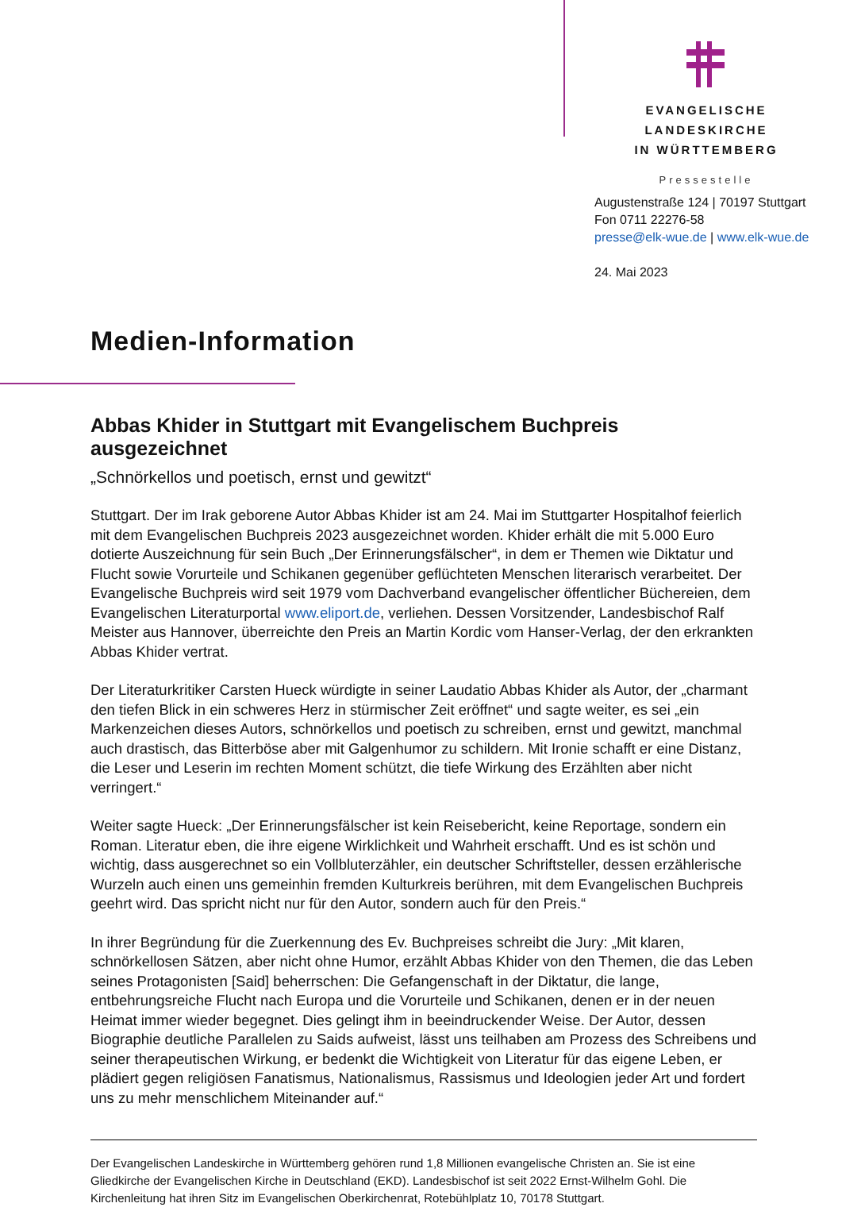EVANGELISCHE LANDESKIRCHE
IN WÜRTTEMBERG
Pressestelle
Augustenstraße 124 | 70197 Stuttgart
Fon 0711 22276-58
presse@elk-wue.de | www.elk-wue.de
24. Mai 2023
Medien-Information
Abbas Khider in Stuttgart mit Evangelischem Buchpreis ausgezeichnet
„Schnörkellos und poetisch, ernst und gewitzt“
Stuttgart. Der im Irak geborene Autor Abbas Khider ist am 24. Mai im Stuttgarter Hospitalhof feierlich mit dem Evangelischen Buchpreis 2023 ausgezeichnet worden. Khider erhält die mit 5.000 Euro dotierte Auszeichnung für sein Buch „Der Erinnerungsfälscher“, in dem er Themen wie Diktatur und Flucht sowie Vorurteile und Schikanen gegenüber geflüchteten Menschen literarisch verarbeitet. Der Evangelische Buchpreis wird seit 1979 vom Dachverband evangelischer öffentlicher Büchereien, dem Evangelischen Literaturportal www.eliport.de, verliehen. Dessen Vorsitzender, Landesbischof Ralf Meister aus Hannover, überreichte den Preis an Martin Kordic vom Hanser-Verlag, der den erkrankten Abbas Khider vertrat.
Der Literaturkritiker Carsten Hueck würdigte in seiner Laudatio Abbas Khider als Autor, der „charmant den tiefen Blick in ein schweres Herz in stürmischer Zeit eröffnet“ und sagte weiter, es sei „ein Markenzeichen dieses Autors, schnörkellos und poetisch zu schreiben, ernst und gewitzt, manchmal auch drastisch, das Bitterböse aber mit Galgenhumor zu schildern. Mit Ironie schafft er eine Distanz, die Leser und Leserin im rechten Moment schützt, die tiefe Wirkung des Erzählten aber nicht verringert.“
Weiter sagte Hueck: „Der Erinnerungsfälscher ist kein Reisebericht, keine Reportage, sondern ein Roman. Literatur eben, die ihre eigene Wirklichkeit und Wahrheit erschafft. Und es ist schön und wichtig, dass ausgerechnet so ein Vollbluterzähler, ein deutscher Schriftsteller, dessen erzählerische Wurzeln auch einen uns gemeinhin fremden Kulturkreis berühren, mit dem Evangelischen Buchpreis geehrt wird. Das spricht nicht nur für den Autor, sondern auch für den Preis.“
In ihrer Begründung für die Zuerkennung des Ev. Buchpreises schreibt die Jury: „Mit klaren, schnörkellosen Sätzen, aber nicht ohne Humor, erzählt Abbas Khider von den Themen, die das Leben seines Protagonisten [Said] beherrschen: Die Gefangenschaft in der Diktatur, die lange, entbehrungsreiche Flucht nach Europa und die Vorurteile und Schikanen, denen er in der neuen Heimat immer wieder begegnet. Dies gelingt ihm in beeindruckender Weise. Der Autor, dessen Biographie deutliche Parallelen zu Saids aufweist, lässt uns teilhaben am Prozess des Schreibens und seiner therapeutischen Wirkung, er bedenkt die Wichtigkeit von Literatur für das eigene Leben, er plädiert gegen religiösen Fanatismus, Nationalismus, Rassismus und Ideologien jeder Art und fordert uns zu mehr menschlichem Miteinander auf.“
Der Evangelischen Landeskirche in Württemberg gehören rund 1,8 Millionen evangelische Christen an. Sie ist eine Gliedkirche der Evangelischen Kirche in Deutschland (EKD). Landesbischof ist seit 2022 Ernst-Wilhelm Gohl. Die Kirchenleitung hat ihren Sitz im Evangelischen Oberkirchenrat, Rotebühlplatz 10, 70178 Stuttgart.